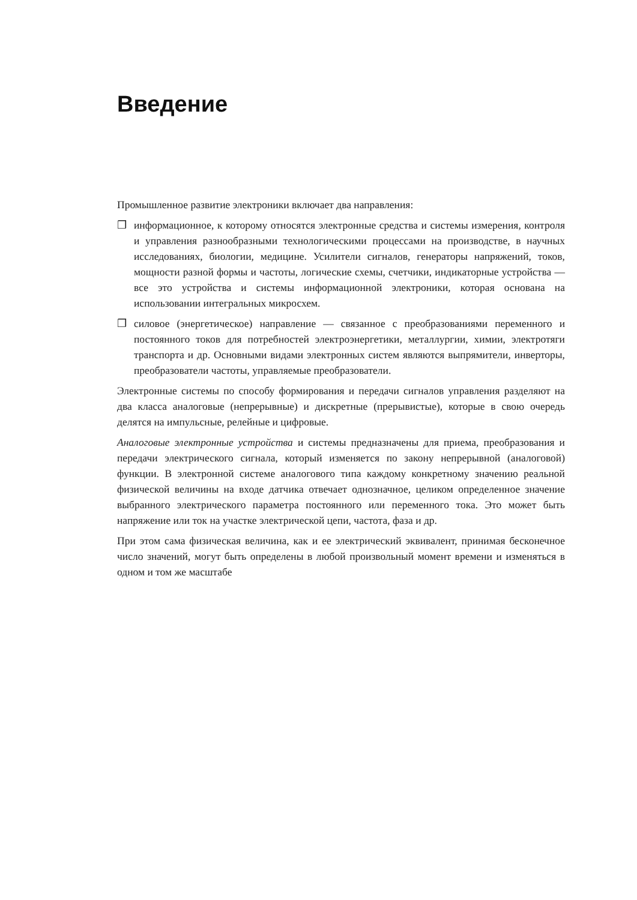Введение
Промышленное развитие электроники включает два направления:
❒ информационное, к которому относятся электронные средства и системы измерения, контроля и управления разнообразными технологическими процессами на производстве, в научных исследованиях, биологии, медицине. Усилители сигналов, генераторы напряжений, токов, мощности разной формы и частоты, логические схемы, счетчики, индикаторные устройства — все это устройства и системы информационной электроники, которая основана на использовании интегральных микросхем.
❒ силовое (энергетическое) направление — связанное с преобразованиями переменного и постоянного токов для потребностей электроэнергетики, металлургии, химии, электротяги транспорта и др. Основными видами электронных систем являются выпрямители, инверторы, преобразователи частоты, управляемые преобразователи.
Электронные системы по способу формирования и передачи сигналов управления разделяют на два класса аналоговые (непрерывные) и дискретные (прерывистые), которые в свою очередь делятся на импульсные, релейные и цифровые.
Аналоговые электронные устройства и системы предназначены для приема, преобразования и передачи электрического сигнала, который изменяется по закону непрерывной (аналоговой) функции. В электронной системе аналогового типа каждому конкретному значению реальной физической величины на входе датчика отвечает однозначное, целиком определенное значение выбранного электрического параметра постоянного или переменного тока. Это может быть напряжение или ток на участке электрической цепи, частота, фаза и др.
При этом сама физическая величина, как и ее электрический эквивалент, принимая бесконечное число значений, могут быть определены в любой произвольный момент времени и изменяться в одном и том же масштабе